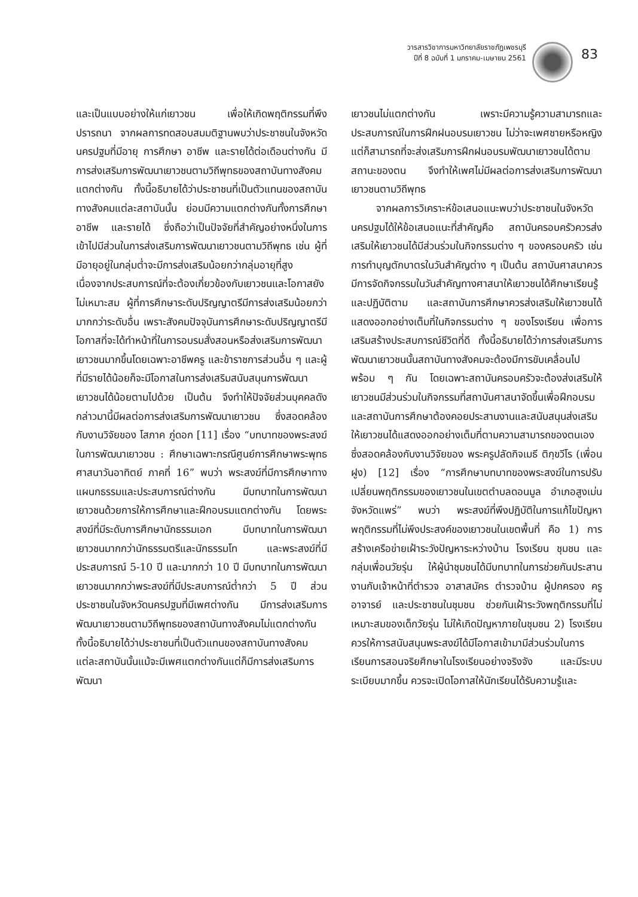วารสารวิชาการมหาวิทยาลัยราชภัฏเพชรบุรี
ปีที่ 8 ฉบับที่ 1 มกราคม-เมษายน 2561
83
และเป็นแบบอย่างให้แก่เยาวชน เพื่อให้เกิดพฤติกรรมที่พึงปรารถนา จากผลการทดสอบสมมติฐานพบว่าประชาชนในจังหวัดนครปฐมที่มีอายุ การศึกษา อาชีพ และรายได้ต่อเดือนต่างกัน มีการส่งเสริมการพัฒนาเยาวชนตามวิถีพุทธของสถาบันทางสังคมแตกต่างกัน ทั้งนี้อธิบายได้ว่าประชาชนที่เป็นตัวแทนของสถาบันทางสังคมแต่ละสถาบันนั้น ย่อมมีความแตกต่างกันทั้งการศึกษา อาชีพ และรายได้ ซึ่งถือว่าเป็นปัจจัยที่สำคัญอย่างหนึ่งในการเข้าไปมีส่วนในการส่งเสริมการพัฒนาเยาวชนตามวิถีพุทธ เช่น ผู้ที่มีอายุอยู่ในกลุ่มต่ำจะมีการส่งเสริมน้อยกว่ากลุ่มอายุที่สูง เนื่องจากประสบการณ์ที่จะต้องเกี่ยวข้องกับเยาวชนและโอกาสยังไม่เหมาะสม ผู้ที่การศึกษาระดับปริญญาตรีมีการส่งเสริมน้อยกว่ามากกว่าระดับอื่น เพราะสังคมปัจจุบันการศึกษาระดับปริญญาตรีมีโอกาสที่จะได้ทำหน้าที่ในการอบรมสั่งสอนหรือส่งเสริมการพัฒนาเยาวชนมากขึ้นโดยเฉพาะอาชีพครู และข้าราชการส่วนอื่น ๆ และผู้ที่มีรายได้น้อยก็จะมีโอกาสในการส่งเสริมสนับสนุนการพัฒนาเยาวชนได้น้อยตามไปด้วย เป็นต้น จึงทำให้ปัจจัยส่วนบุคคลดังกล่าวมานี้มีผลต่อการส่งเสริมการพัฒนาเยาวชน ซึ่งสอดคล้องกับงานวิจัยของ โสภาค ภู่ดอก [11] เรื่อง “บทบาทของพระสงฆ์ในการพัฒนาเยาวชน : ศึกษาเฉพาะกรณีศูนย์การศึกษาพระพุทธศาสนาวันอาทิตย์ ภาคที่ 16” พบว่า พระสงฆ์ที่มีการศึกษาทางแผนกธรรมและประสบการณ์ต่างกัน มีบทบาทในการพัฒนาเยาวชนด้วยการให้การศึกษาและฝึกอบรมแตกต่างกัน โดยพระสงฆ์ที่มีระดับการศึกษานักธรรมเอก มีบทบาทในการพัฒนาเยาวชนมากกว่านักธรรมตรีและนักธรรมโท และพระสงฆ์ที่มีประสบการณ์ 5-10 ปี และมากกว่า 10 ปี มีบทบาทในการพัฒนาเยาวชนมากกว่าพระสงฆ์ที่มีประสบการณ์ต่ำกว่า 5 ปี ส่วนประชาชนในจังหวัดนครปฐมที่มีเพศต่างกัน มีการส่งเสริมการพัฒนาเยาวชนตามวิถีพุทธของสถาบันทางสังคมไม่แตกต่างกัน ทั้งนี้อธิบายได้ว่าประชาชนที่เป็นตัวแทนของสถาบันทางสังคมแต่ละสถาบันนั้นแม้จะมีเพศแตกต่างกันแต่ก็มีการส่งเสริมการพัฒนา
เยาวชนไม่แตกต่างกัน เพราะมีความรู้ความสามารถและประสบการณ์ในการฝึกฝนอบรมเยาวชน ไม่ว่าจะเพศชายหรือหญิง แต่ก็สามารถที่จะส่งเสริมการฝึกฝนอบรมพัฒนาเยาวชนได้ตามสถานะของตน จึงทำให้เพศไม่มีผลต่อการส่งเสริมการพัฒนาเยาวชนตามวิถีพุทธ
จากผลการวิเคราะห์ข้อเสนอแนะพบว่าประชาชนในจังหวัดนครปฐมได้ให้ข้อเสนอแนะที่สำคัญคือ สถาบันครอบครัวควรส่งเสริมให้เยาวชนได้มีส่วนร่วมในกิจกรรมต่าง ๆ ของครอบครัว เช่น การทำบุญตักบาตรในวันสำคัญต่าง ๆ เป็นต้น สถาบันศาสนาควรมีการจัดกิจกรรมในวันสำคัญทางศาสนาให้เยาวชนได้ศึกษาเรียนรู้และปฏิบัติตาม และสถาบันการศึกษาควรส่งเสริมให้เยาวชนได้แสดงออกอย่างเต็มที่ในกิจกรรมต่าง ๆ ของโรงเรียน เพื่อการเสริมสร้างประสบการณ์ชีวิตที่ดี ทั้งนี้อธิบายได้ว่าการส่งเสริมการพัฒนาเยาวชนนั้นสถาบันทางสังคมจะต้องมีการขับเคลื่อนไปพร้อม ๆ กัน โดยเฉพาะสถาบันครอบครัวจะต้องส่งเสริมให้เยาวชนมีส่วนร่วมในกิจกรรมที่สถาบันศาสนาจัดขึ้นเพื่อฝึกอบรม และสถาบันการศึกษาต้องคอยประสานงานและสนับสนุนส่งเสริมให้เยาวชนได้แสดงออกอย่างเต็มที่ตามความสามารถของตนเอง ซึ่งสอดคล้องกับงานวิจัยของ พระครูปลัดกิจเมธี ติกฺขวีโร (เพื่อนฝูง) [12] เรื่อง “การศึกษาบทบาทของพระสงฆ์ในการปรับเปลี่ยนพฤติกรรมของเยาวชนในเขตตำบลดอนมูล อำเภอสูงเม่น จังหวัดแพร่” พบว่า พระสงฆ์ที่พึงปฏิบัติในการแก้ไขปัญหาพฤติกรรมที่ไม่พึงประสงค์ของเยาวชนในเขตพื้นที่ คือ 1) การสร้างเครือข่ายเฝ้าระวังปัญหาระหว่างบ้าน โรงเรียน ชุมชน และกลุ่มเพื่อนวัยรุ่น ให้ผู้นำชุมชนได้มีบทบาทในการช่วยกันประสานงานกับเจ้าหน้าที่ตำรวจ อาสาสมัคร ตำรวจบ้าน ผู้ปกครอง ครู อาจารย์ และประชาชนในชุมชน ช่วยกันเฝ้าระวังพฤติกรรมที่ไม่เหมาะสมของเด็กวัยรุ่น ไม่ให้เกิดปัญหาภายในชุมชน 2) โรงเรียนควรให้การสนับสนุนพระสงฆ์ได้มีโอกาสเข้ามามีส่วนร่วมในการเรียนการสอนจริยศึกษาในโรงเรียนอย่างจริงจัง และมีระบบระเบียบมากขึ้น ควรจะเปิดโอกาสให้นักเรียนได้รับความรู้และ